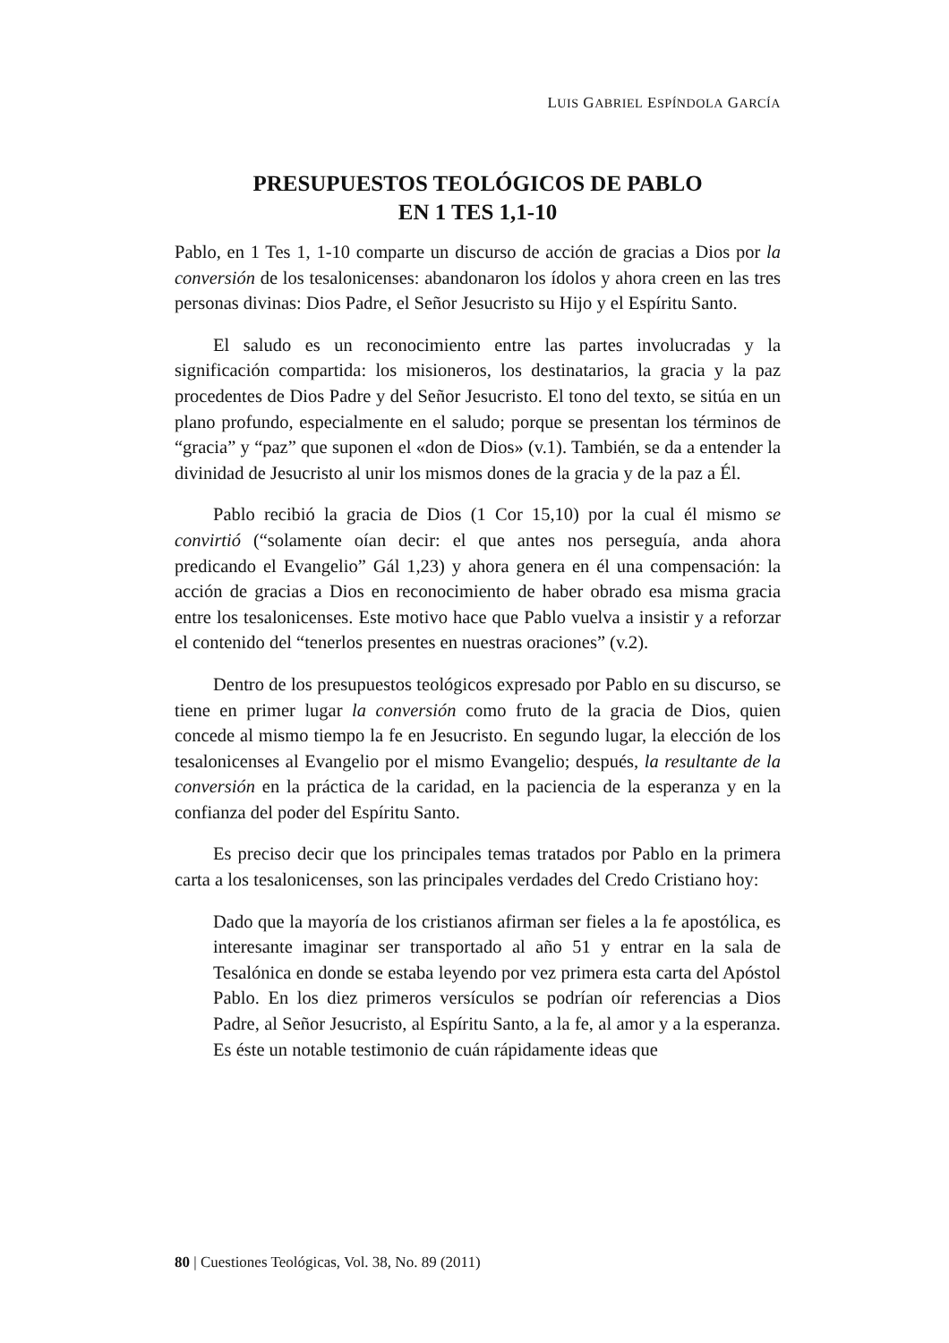LUIS GABRIEL ESPÍNDOLA GARCÍA
PRESUPUESTOS TEOLÓGICOS DE PABLO
EN 1 TES 1,1-10
Pablo, en 1 Tes 1, 1-10 comparte un discurso de acción de gracias a Dios por la conversión de los tesalonicenses: abandonaron los ídolos y ahora creen en las tres personas divinas: Dios Padre, el Señor Jesucristo su Hijo y el Espíritu Santo.
El saludo es un reconocimiento entre las partes involucradas y la significación compartida: los misioneros, los destinatarios, la gracia y la paz procedentes de Dios Padre y del Señor Jesucristo. El tono del texto, se sitúa en un plano profundo, especialmente en el saludo; porque se presentan los términos de “gracia” y “paz” que suponen el «don de Dios» (v.1). También, se da a entender la divinidad de Jesucristo al unir los mismos dones de la gracia y de la paz a Él.
Pablo recibió la gracia de Dios (1 Cor 15,10) por la cual él mismo se convirtió (“solamente oían decir: el que antes nos perseguía, anda ahora predicando el Evangelio” Gál 1,23) y ahora genera en él una compensación: la acción de gracias a Dios en reconocimiento de haber obrado esa misma gracia entre los tesalonicenses. Este motivo hace que Pablo vuelva a insistir y a reforzar el contenido del “tenerlos presentes en nuestras oraciones” (v.2).
Dentro de los presupuestos teológicos expresado por Pablo en su discurso, se tiene en primer lugar la conversión como fruto de la gracia de Dios, quien concede al mismo tiempo la fe en Jesucristo. En segundo lugar, la elección de los tesalonicenses al Evangelio por el mismo Evangelio; después, la resultante de la conversión en la práctica de la caridad, en la paciencia de la esperanza y en la confianza del poder del Espíritu Santo.
Es preciso decir que los principales temas tratados por Pablo en la primera carta a los tesalonicenses, son las principales verdades del Credo Cristiano hoy:
Dado que la mayoría de los cristianos afirman ser fieles a la fe apostólica, es interesante imaginar ser transportado al año 51 y entrar en la sala de Tesalónica en donde se estaba leyendo por vez primera esta carta del Apóstol Pablo. En los diez primeros versículos se podrían oír referencias a Dios Padre, al Señor Jesucristo, al Espíritu Santo, a la fe, al amor y a la esperanza. Es éste un notable testimonio de cuán rápidamente ideas que
80 | Cuestiones Teológicas, Vol. 38, No. 89 (2011)